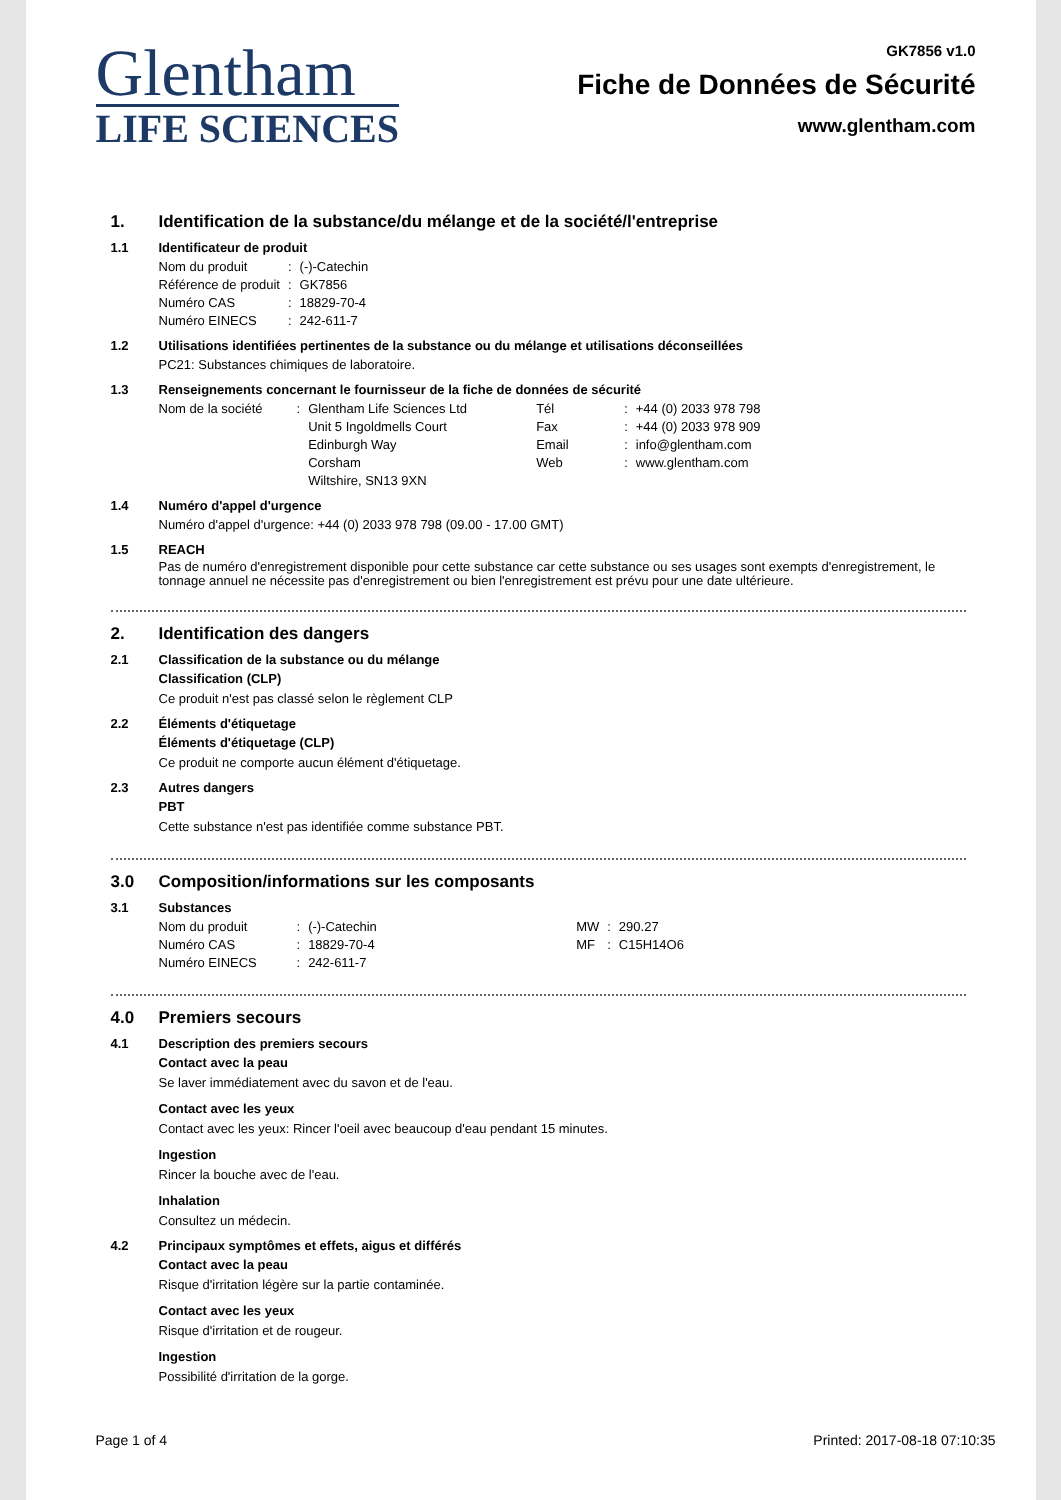Glentham
LIFE SCIENCES
GK7856 v1.0
Fiche de Données de Sécurité
www.glentham.com
1. Identification de la substance/du mélange et de la société/l'entreprise
1.1 Identificateur de produit
| Nom du produit | : | (-)-Catechin |
| Référence de produit | : | GK7856 |
| Numéro CAS | : | 18829-70-4 |
| Numéro EINECS | : | 242-611-7 |
1.2 Utilisations identifiées pertinentes de la substance ou du mélange et utilisations déconseillées
PC21: Substances chimiques de laboratoire.
1.3 Renseignements concernant le fournisseur de la fiche de données de sécurité
| Nom de la société | : | Glentham Life Sciences Ltd Unit 5 Ingoldmells Court Edinburgh Way Corsham Wiltshire, SN13 9XN | Tél Fax Email Web | : : : : | +44 (0) 2033 978 798 +44 (0) 2033 978 909 info@glentham.com www.glentham.com |
1.4 Numéro d'appel d'urgence
Numéro d'appel d'urgence: +44 (0) 2033 978 798 (09.00 - 17.00 GMT)
1.5 REACH
Pas de numéro d'enregistrement disponible pour cette substance car cette substance ou ses usages sont exempts d'enregistrement, le tonnage annuel ne nécessite pas d'enregistrement ou bien l'enregistrement est prévu pour une date ultérieure.
2. Identification des dangers
2.1 Classification de la substance ou du mélange
Classification (CLP)
Ce produit n'est pas classé selon le règlement CLP
2.2 Éléments d'étiquetage
Éléments d'étiquetage (CLP)
Ce produit ne comporte aucun élément d'étiquetage.
2.3 Autres dangers
PBT
Cette substance n'est pas identifiée comme substance PBT.
3.0 Composition/informations sur les composants
3.1 Substances
| Nom du produit | : | (-)-Catechin | MW | : | 290.27 |
| Numéro CAS | : | 18829-70-4 | MF | : | C15H14O6 |
| Numéro EINECS | : | 242-611-7 | | | |
4.0 Premiers secours
4.1 Description des premiers secours
Contact avec la peau
Se laver immédiatement avec du savon et de l'eau.
Contact avec les yeux
Contact avec les yeux: Rincer l'oeil avec beaucoup d'eau pendant 15 minutes.
Ingestion
Rincer la bouche avec de l'eau.
Inhalation
Consultez un médecin.
4.2 Principaux symptômes et effets, aigus et différés
Contact avec la peau
Risque d'irritation légère sur la partie contaminée.
Contact avec les yeux
Risque d'irritation et de rougeur.
Ingestion
Possibilité d'irritation de la gorge.
Page 1 of 4 Printed: 2017-08-18 07:10:35